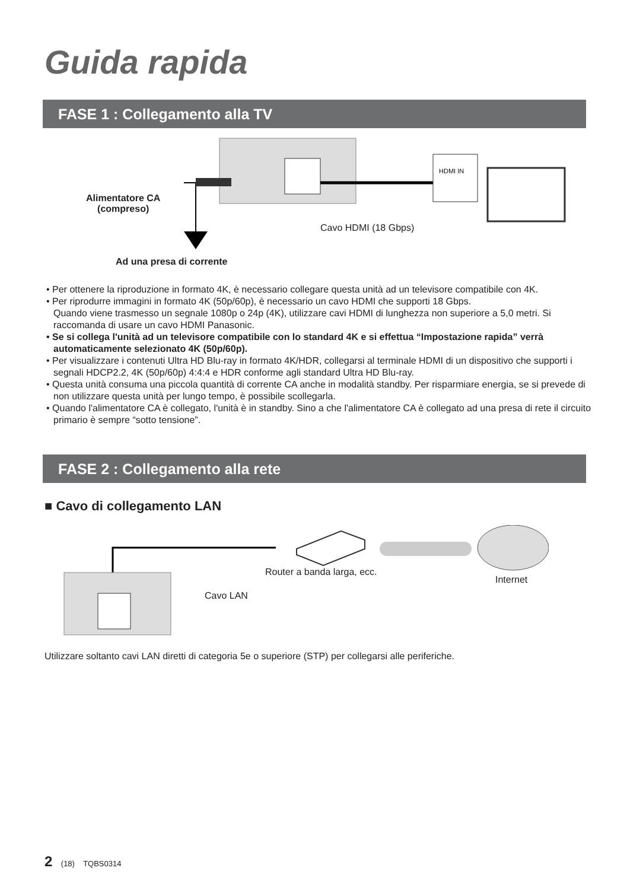Guida rapida
FASE 1 : Collegamento alla TV
HDMI IN
Alimentatore CA
(compreso)
Cavo HDMI (18 Gbps)
Ad una presa di corrente
• Per ottenere la riproduzione in formato 4K, è necessario collegare questa unità ad un televisore compatibile con 4K.
• Per riprodurre immagini in formato 4K (50p/60p), è necessario un cavo HDMI che supporti 18 Gbps.
Quando viene trasmesso un segnale 1080p o 24p (4K), utilizzare cavi HDMI di lunghezza non superiore a 5,0 metri. Si raccomanda di usare un cavo HDMI Panasonic.
• Se si collega l'unità ad un televisore compatibile con lo standard 4K e si effettua “Impostazione rapida” verrà automaticamente selezionato 4K (50p/60p).
• Per visualizzare i contenuti Ultra HD Blu-ray in formato 4K/HDR, collegarsi al terminale HDMI di un dispositivo che supporti i segnali HDCP2.2, 4K (50p/60p) 4:4:4 e HDR conforme agli standard Ultra HD Blu-ray.
• Questa unità consuma una piccola quantità di corrente CA anche in modalità standby. Per risparmiare energia, se si prevede di non utilizzare questa unità per lungo tempo, è possibile scollegarla.
• Quando l'alimentatore CA è collegato, l'unità è in standby. Sino a che l'alimentatore CA è collegato ad una presa di rete il circuito primario è sempre “sotto tensione”.
FASE 2 : Collegamento alla rete
■ Cavo di collegamento LAN
Router a banda larga, ecc.
Internet
Cavo LAN
Utilizzare soltanto cavi LAN diretti di categoria 5e o superiore (STP) per collegarsi alle periferiche.
2 (18) TQBS0314